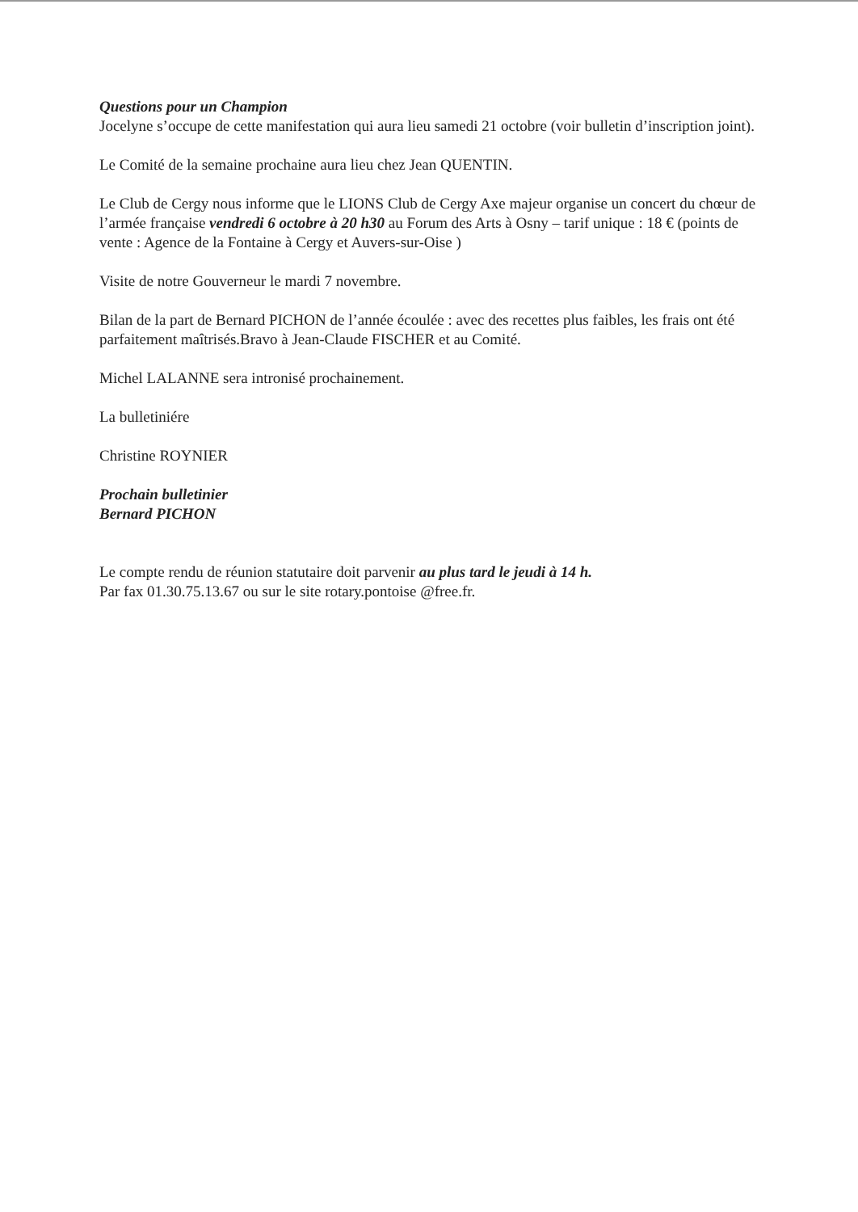Questions pour un Champion
Jocelyne s’occupe de cette manifestation qui aura lieu samedi 21 octobre (voir bulletin d’inscription joint).
Le Comité de la semaine prochaine aura lieu chez Jean QUENTIN.
Le Club de Cergy nous informe que le LIONS Club de Cergy Axe majeur organise un concert du chœur de l’armée française vendredi 6 octobre à 20 h30 au Forum des Arts à Osny – tarif unique : 18 € (points de vente : Agence de la Fontaine à Cergy et Auvers-sur-Oise )
Visite de notre Gouverneur le mardi 7 novembre.
Bilan de la part de Bernard PICHON de l’année écoulée : avec des recettes plus faibles, les frais ont été parfaitement maîtrisés.Bravo à Jean-Claude FISCHER et au Comité.
Michel LALANNE sera intronisé prochainement.
La bulletiniére
Christine ROYNIER
Prochain bulletinier
Bernard PICHON
Le compte rendu de réunion statutaire doit parvenir au plus tard le jeudi à 14 h.
Par fax 01.30.75.13.67 ou sur le site rotary.pontoise @free.fr.